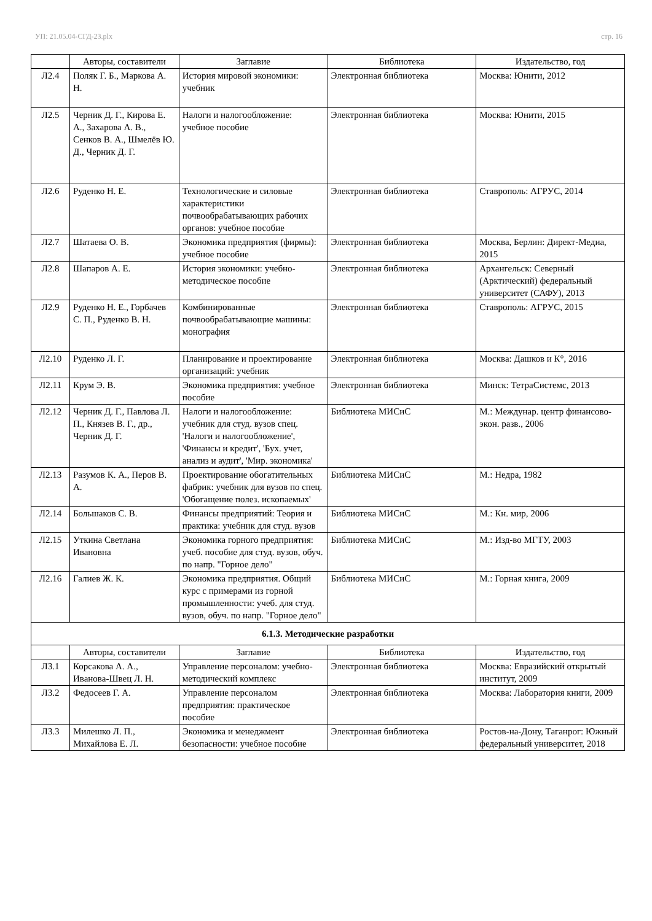УП: 21.05.04-СГД-23.plx стр. 16
| | Авторы, составители | Заглавие | Библиотека | Издательство, год |
| --- | --- | --- | --- | --- |
| Л2.4 | Поляк Г. Б., Маркова А. Н. | История мировой экономики: учебник | Электронная библиотека | Москва: Юнити, 2012 |
| Л2.5 | Черник Д. Г., Кирова Е. А., Захарова А. В., Сенков В. А., Шмелёв Ю. Д., Черник Д. Г. | Налоги и налогообложение: учебное пособие | Электронная библиотека | Москва: Юнити, 2015 |
| Л2.6 | Руденко Н. Е. | Технологические и силовые характеристики почвообрабатывающих рабочих органов: учебное пособие | Электронная библиотека | Ставрополь: АГРУС, 2014 |
| Л2.7 | Шатаева О. В. | Экономика предприятия (фирмы): учебное пособие | Электронная библиотека | Москва, Берлин: Директ-Медиа, 2015 |
| Л2.8 | Шапаров А. Е. | История экономики: учебно-методическое пособие | Электронная библиотека | Архангельск: Северный (Арктический) федеральный университет (САФУ), 2013 |
| Л2.9 | Руденко Н. Е., Горбачев С. П., Руденко В. Н. | Комбинированные почвообрабатывающие машины: монография | Электронная библиотека | Ставрополь: АГРУС, 2015 |
| Л2.10 | Руденко Л. Г. | Планирование и проектирование организаций: учебник | Электронная библиотека | Москва: Дашков и К°, 2016 |
| Л2.11 | Крум Э. В. | Экономика предприятия: учебное пособие | Электронная библиотека | Минск: ТетраСистемс, 2013 |
| Л2.12 | Черник Д. Г., Павлова Л. П., Князев В. Г., др., Черник Д. Г. | Налоги и налогообложение: учебник для студ. вузов спец. 'Налоги и налогообложение', 'Финансы и кредит', 'Бух. учет, анализ и аудит', 'Мир. экономика' | Библиотека МИСиС | М.: Междунар. центр финансово-экон. разв., 2006 |
| Л2.13 | Разумов К. А., Перов В. А. | Проектирование обогатительных фабрик: учебник для вузов по спец. 'Обогащение полез. ископаемых' | Библиотека МИСиС | М.: Недра, 1982 |
| Л2.14 | Большаков С. В. | Финансы предприятий: Теория и практика: учебник для студ. вузов | Библиотека МИСиС | М.: Кн. мир, 2006 |
| Л2.15 | Уткина Светлана Ивановна | Экономика горного предприятия: учеб. пособие для студ. вузов, обуч. по напр. "Горное дело" | Библиотека МИСиС | М.: Изд-во МГТУ, 2003 |
| Л2.16 | Галиев Ж. К. | Экономика предприятия. Общий курс с примерами из горной промышленности: учеб. для студ. вузов, обуч. по напр. "Горное дело" | Библиотека МИСиС | М.: Горная книга, 2009 |
| 6.1.3. Методические разработки | | | | |
| | Авторы, составители | Заглавие | Библиотека | Издательство, год |
| Л3.1 | Корсакова А. А., Иванова-Швец Л. Н. | Управление персоналом: учебно-методический комплекс | Электронная библиотека | Москва: Евразийский открытый институт, 2009 |
| Л3.2 | Федосеев Г. А. | Управление персоналом предприятия: практическое пособие | Электронная библиотека | Москва: Лаборатория книги, 2009 |
| Л3.3 | Милешко Л. П., Михайлова Е. Л. | Экономика и менеджмент безопасности: учебное пособие | Электронная библиотека | Ростов-на-Дону, Таганрог: Южный федеральный университет, 2018 |